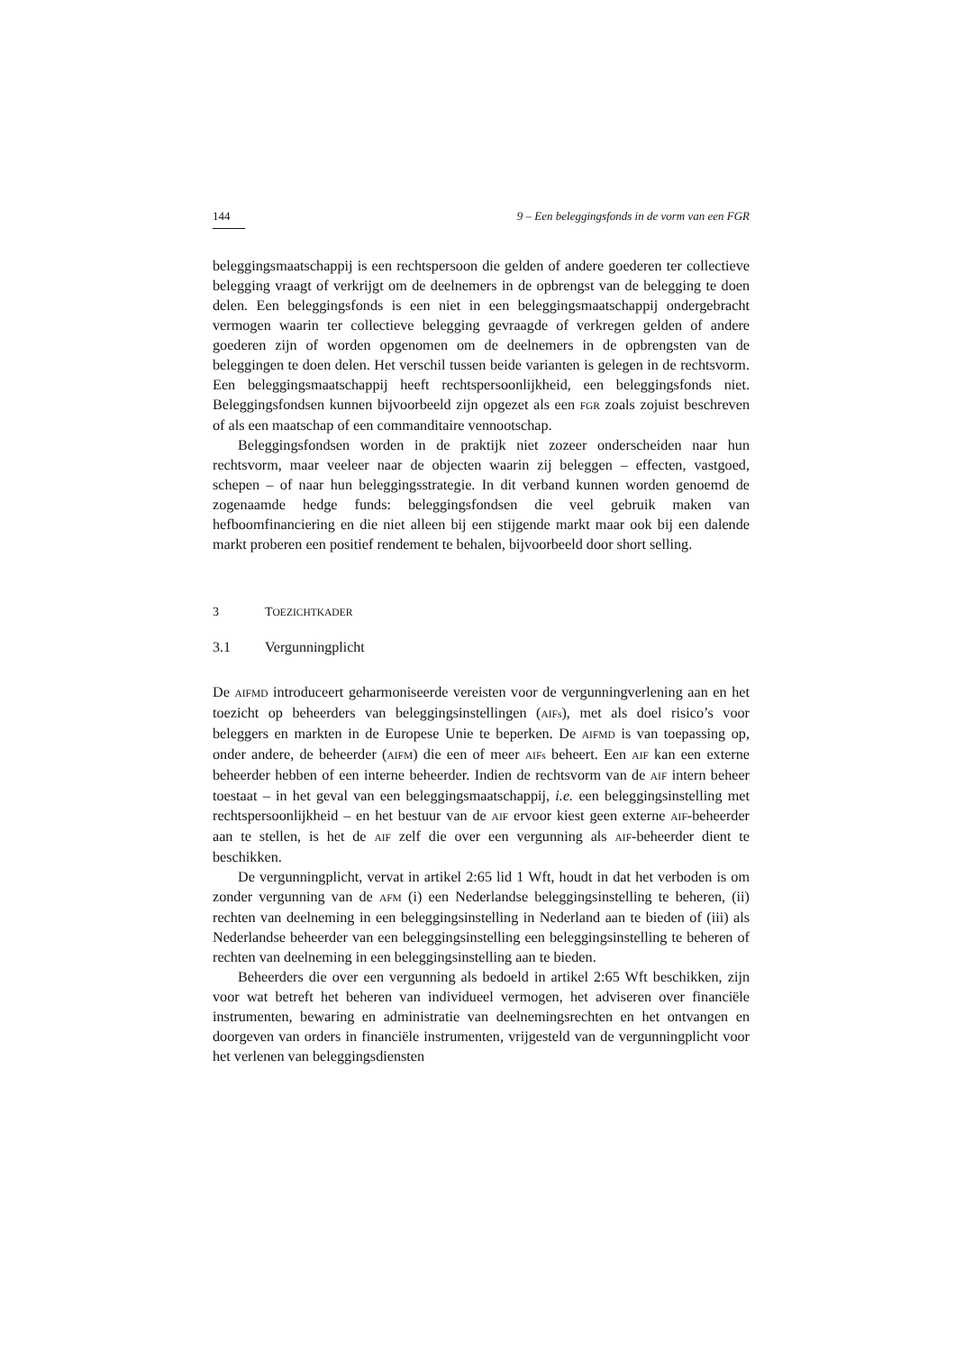144 9 – Een beleggingsfonds in de vorm van een FGR
beleggingsmaatschappij is een rechtspersoon die gelden of andere goederen ter collectieve belegging vraagt of verkrijgt om de deelnemers in de opbrengst van de belegging te doen delen. Een beleggingsfonds is een niet in een beleggingsmaatschappij ondergebracht vermogen waarin ter collectieve belegging gevraagde of verkregen gelden of andere goederen zijn of worden opgenomen om de deelnemers in de opbrengsten van de beleggingen te doen delen. Het verschil tussen beide varianten is gelegen in de rechtsvorm. Een beleggingsmaatschappij heeft rechtspersoonlijkheid, een beleggingsfonds niet. Beleggingsfondsen kunnen bijvoorbeeld zijn opgezet als een FGR zoals zojuist beschreven of als een maatschap of een commanditaire vennootschap.
Beleggingsfondsen worden in de praktijk niet zozeer onderscheiden naar hun rechtsvorm, maar veeleer naar de objecten waarin zij beleggen – effecten, vastgoed, schepen – of naar hun beleggingsstrategie. In dit verband kunnen worden genoemd de zogenaamde hedge funds: beleggingsfondsen die veel gebruik maken van hefboomfinanciering en die niet alleen bij een stijgende markt maar ook bij een dalende markt proberen een positief rendement te behalen, bijvoorbeeld door short selling.
3 TOEZICHTKADER
3.1 Vergunningplicht
De AIFMD introduceert geharmoniseerde vereisten voor de vergunningverlening aan en het toezicht op beheerders van beleggingsinstellingen (AIFs), met als doel risico’s voor beleggers en markten in de Europese Unie te beperken. De AIFMD is van toepassing op, onder andere, de beheerder (AIFM) die een of meer AIFs beheert. Een AIF kan een externe beheerder hebben of een interne beheerder. Indien de rechtsvorm van de AIF intern beheer toestaat – in het geval van een beleggingsmaatschappij, i.e. een beleggingsinstelling met rechtspersoonlijkheid – en het bestuur van de AIF ervoor kiest geen externe AIF-beheerder aan te stellen, is het de AIF zelf die over een vergunning als AIF-beheerder dient te beschikken.
De vergunningplicht, vervat in artikel 2:65 lid 1 Wft, houdt in dat het verboden is om zonder vergunning van de AFM (i) een Nederlandse beleggingsinstelling te beheren, (ii) rechten van deelneming in een beleggingsinstelling in Nederland aan te bieden of (iii) als Nederlandse beheerder van een beleggingsinstelling een beleggingsinstelling te beheren of rechten van deelneming in een beleggingsinstelling aan te bieden.
Beheerders die over een vergunning als bedoeld in artikel 2:65 Wft beschikken, zijn voor wat betreft het beheren van individueel vermogen, het adviseren over financiële instrumenten, bewaring en administratie van deelnemingsrechten en het ontvangen en doorgeven van orders in financiële instrumenten, vrijgesteld van de vergunningplicht voor het verlenen van beleggingsdiensten